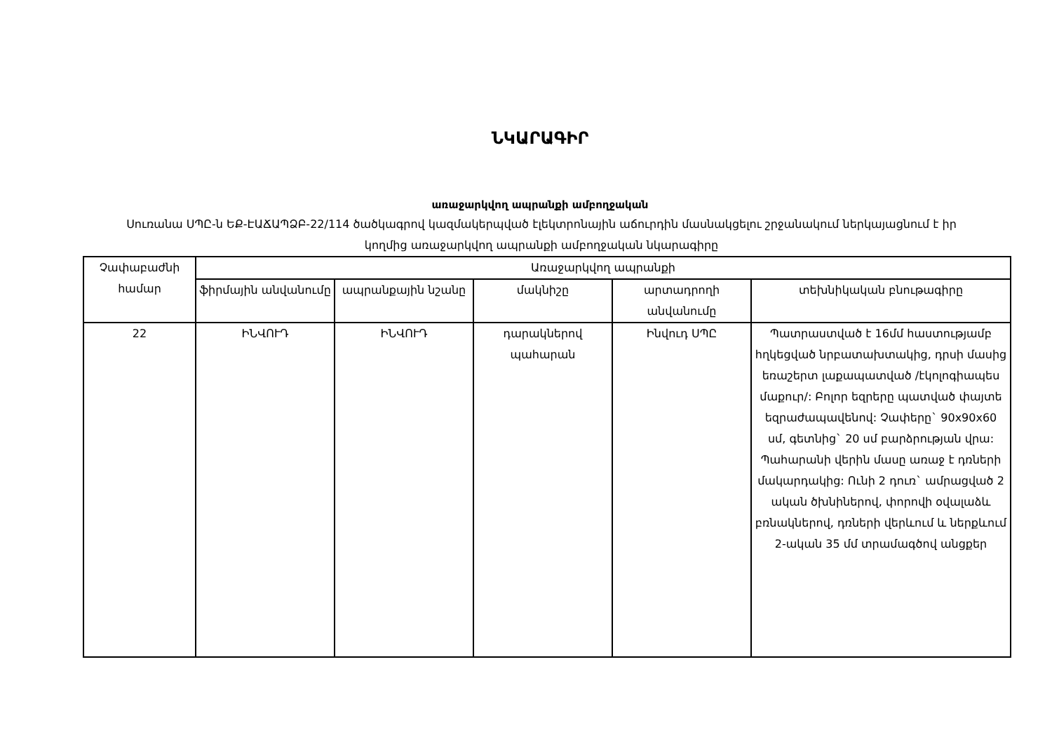ՆԿԱՐԱԳԻՐ
առաջարկվող ապրանքի ամբողջական
Սուռանա ՍՊԸ-ն ԵՔ-ԷԱՃԱՊՁԲ-22/114 ծածկագրով կազմակերպված էլեկտրոնային աճուրդին մասնակցելու շրջանակում ներկայացնում է իր կողմից առաջարկվող ապրանքի ամբողջական նկարագիրը
| Չափաբաժնի համար | Առաջարկվող ապրանքի | | | | |
| --- | --- | --- | --- | --- | --- |
| | ֆիրմային անվանումը | ապրանքային նշանը | մակնիշը | արտադրողի անվանումը | տեխնիկական բնութագիրը |
| 22 | ԻՆՎՈՒԴ | ԻՆՎՈՒԴ | դարակներով պահարան | Ինվուդ ՍՊԸ | Պատրաստված է 16մմ հաստությամբ հղկեցված նրբատախտակից, դրսի մասից եռաշերտ լաքապատված /էկոլոգիապես մաքուր/: Բոլոր եզրերը պատված փայտե եզրաժապավենով: Չափերը` 90x90x60 սմ, գետնից` 20 սմ բարձրության վրա: Պահարանի վերին մասը առաջ է դռների մակարդակից: Ունի 2 դուռ` ամրացված 2 ական ծխնիներով, փորովի օվալաձև բռնակներով, դռների վերևում և ներքևում 2-ական 35 մմ տրամագծով անցքեր |